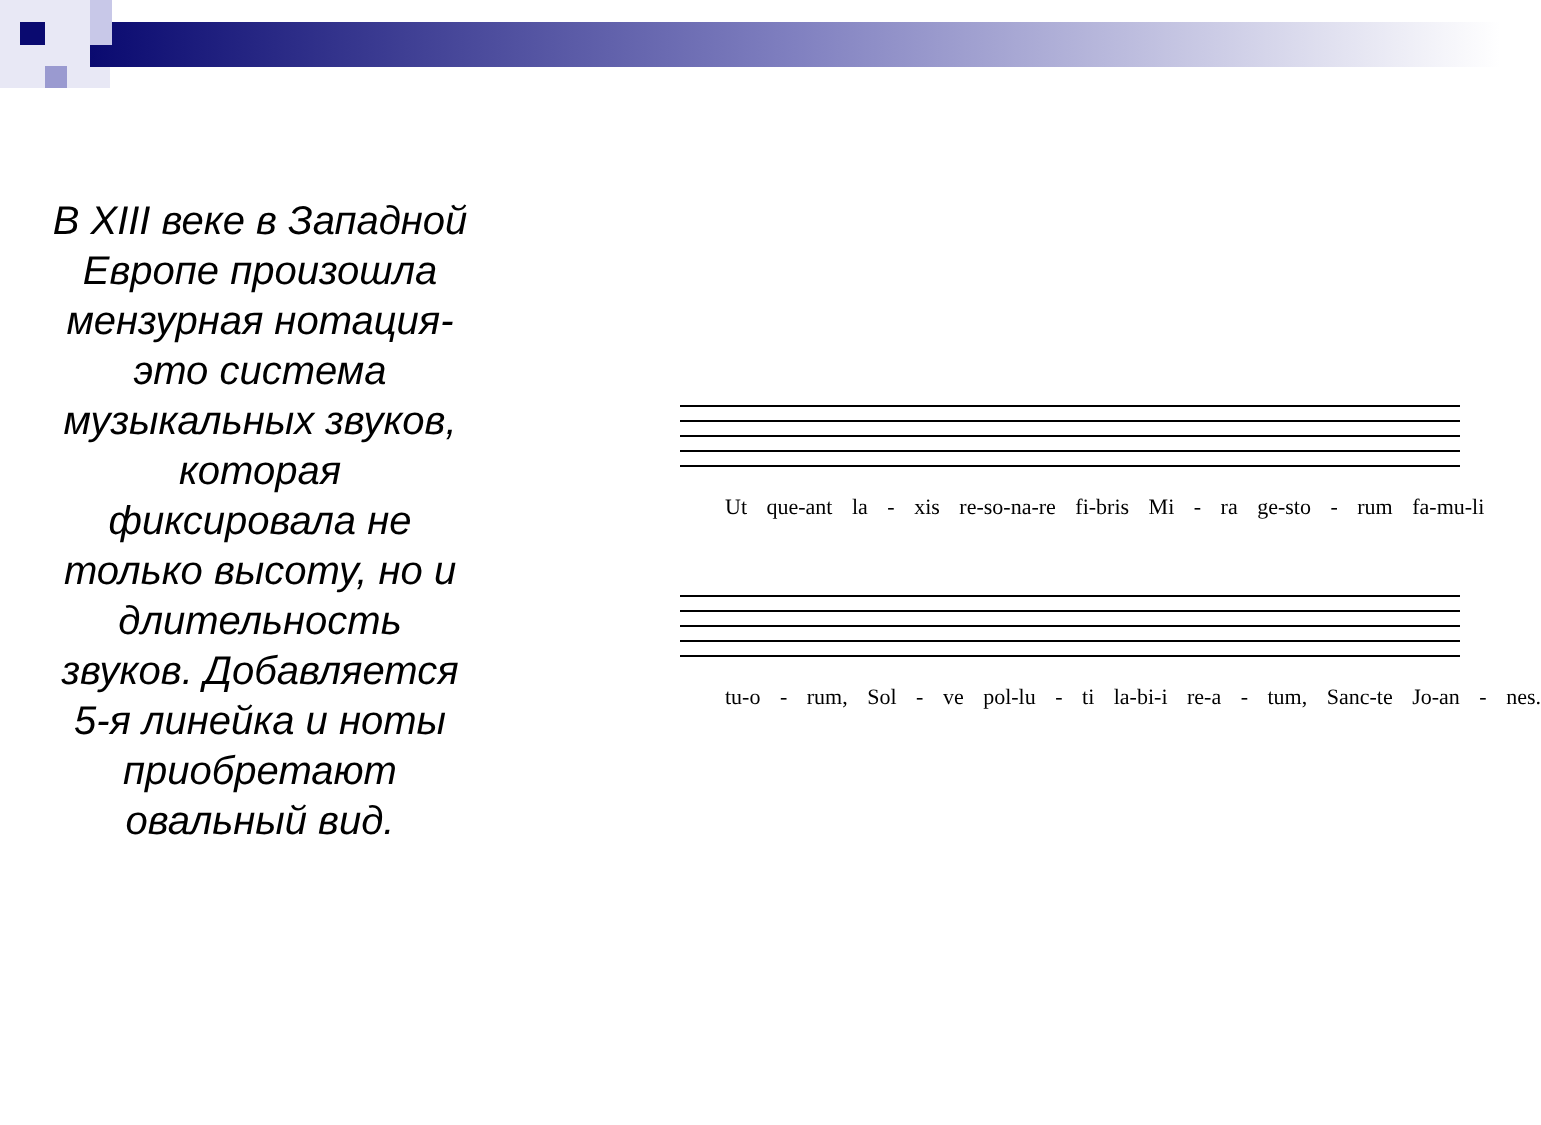В XIII веке в Западной Европе произошла мензурная нотация-это система музыкальных звуков, которая фиксировала не только высоту, но и длительность звуков. Добавляется 5-я линейка и ноты приобретают овальный вид.
Ut que-ant la - xis re-so-na-re fi-bris Mi - ra ge-sto - rum fa-mu-li
tu-o - rum, Sol - ve pol-lu - ti la-bi-i re-a - tum, Sanc-te Jo-an - nes.